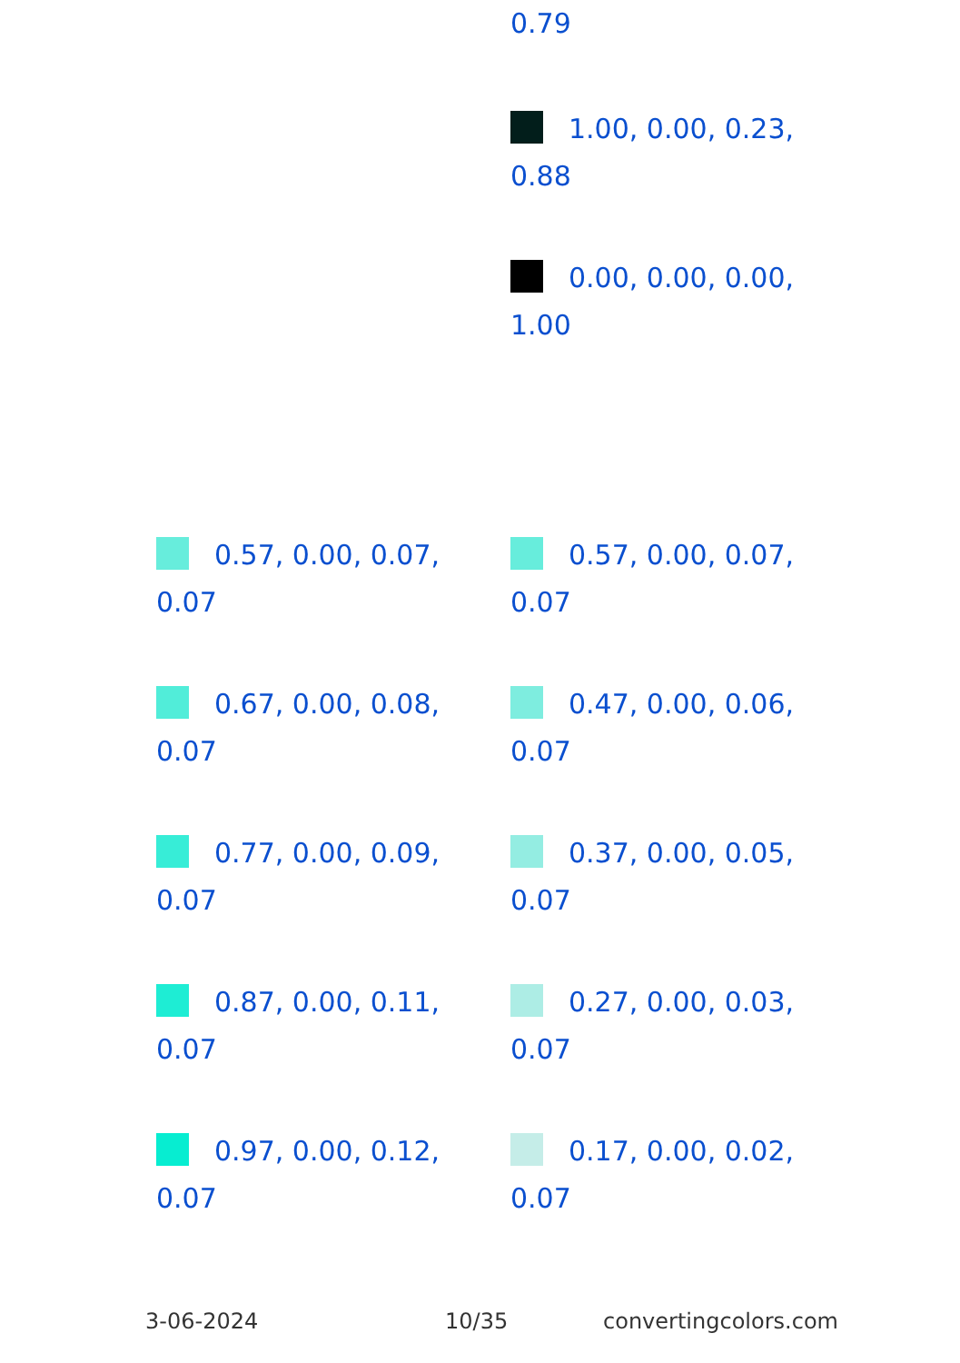0.79
1.00, 0.00, 0.23, 0.88
0.00, 0.00, 0.00, 1.00
0.57, 0.00, 0.07, 0.07
0.57, 0.00, 0.07, 0.07
0.67, 0.00, 0.08, 0.07
0.47, 0.00, 0.06, 0.07
0.77, 0.00, 0.09, 0.07
0.37, 0.00, 0.05, 0.07
0.87, 0.00, 0.11, 0.07
0.27, 0.00, 0.03, 0.07
0.97, 0.00, 0.12, 0.07
0.17, 0.00, 0.02, 0.07
3-06-2024 10/35 convertingcolors.com